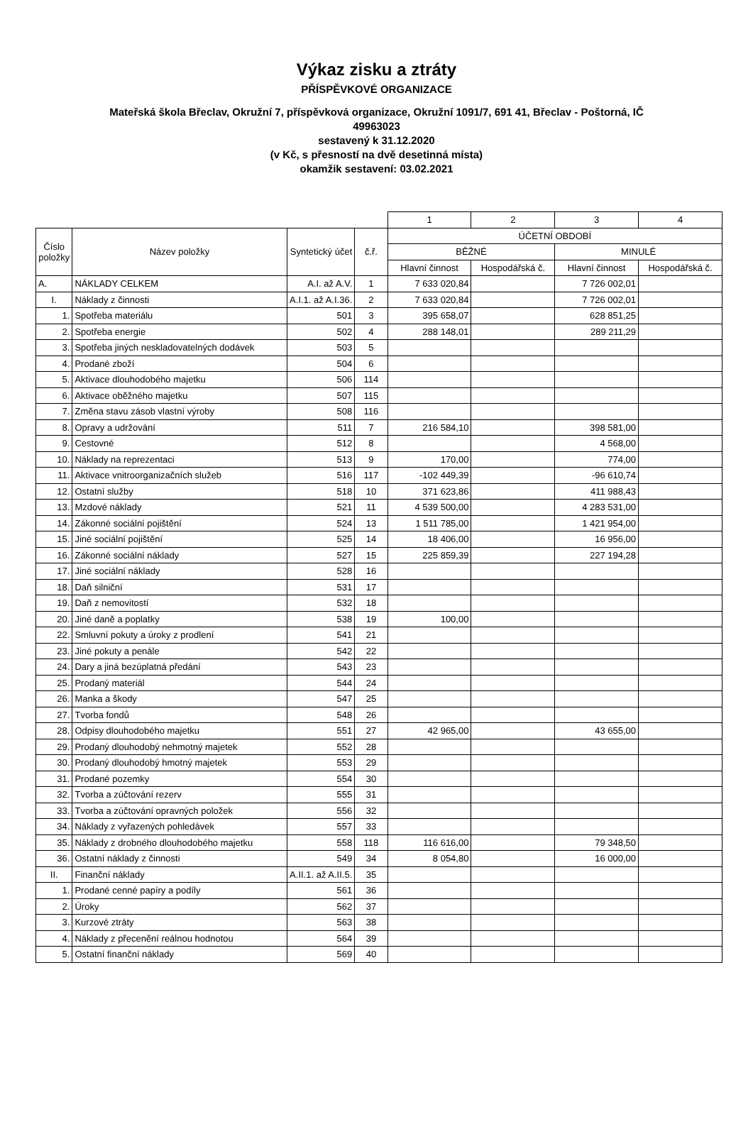Výkaz zisku a ztráty
PŘÍSPĚVKOVÉ ORGANIZACE
Mateřská škola Břeclav, Okružní 7, příspěvková organizace, Okružní 1091/7, 691 41, Břeclav - Poštorná, IČ
49963023
sestavený k 31.12.2020
(v Kč, s přesností na dvě desetinná místa)
okamžik sestavení: 03.02.2021
| | | | | 1 | 2 | 3 | 4 |
| Číslo položky | Název položky | Syntetický účet | č.ř. | ÚČETNÍ OBDOBÍ | | | |
| | | | | BĚŽNÉ | | MINULÉ | |
| | | | | Hlavní činnost | Hospodářská č. | Hlavní činnost | Hospodářská č. |
| A. | NÁKLADY CELKEM | A.I. až A.V. | 1 | 7 633 020,84 | | 7 726 002,01 | |
| I. | Náklady z činnosti | A.I.1. až A.I.36. | 2 | 7 633 020,84 | | 7 726 002,01 | |
| 1. | Spotřeba materiálu | 501 | 3 | 395 658,07 | | 628 851,25 | |
| 2. | Spotřeba energie | 502 | 4 | 288 148,01 | | 289 211,29 | |
| 3. | Spotřeba jiných neskladovatelných dodávek | 503 | 5 | | | | |
| 4. | Prodané zboží | 504 | 6 | | | | |
| 5. | Aktivace dlouhodobého majetku | 506 | 114 | | | | |
| 6. | Aktivace oběžného majetku | 507 | 115 | | | | |
| 7. | Změna stavu zásob vlastní výroby | 508 | 116 | | | | |
| 8. | Opravy a udržování | 511 | 7 | 216 584,10 | | 398 581,00 | |
| 9. | Cestovné | 512 | 8 | | | 4 568,00 | |
| 10. | Náklady na reprezentaci | 513 | 9 | 170,00 | | 774,00 | |
| 11. | Aktivace vnitroorganizačních služeb | 516 | 117 | -102 449,39 | | -96 610,74 | |
| 12. | Ostatní služby | 518 | 10 | 371 623,86 | | 411 988,43 | |
| 13. | Mzdové náklady | 521 | 11 | 4 539 500,00 | | 4 283 531,00 | |
| 14. | Zákonné sociální pojištění | 524 | 13 | 1 511 785,00 | | 1 421 954,00 | |
| 15. | Jiné sociální pojištění | 525 | 14 | 18 406,00 | | 16 956,00 | |
| 16. | Zákonné sociální náklady | 527 | 15 | 225 859,39 | | 227 194,28 | |
| 17. | Jiné sociální náklady | 528 | 16 | | | | |
| 18. | Daň silniční | 531 | 17 | | | | |
| 19. | Daň z nemovitostí | 532 | 18 | | | | |
| 20. | Jiné daně a poplatky | 538 | 19 | 100,00 | | | |
| 22. | Smluvní pokuty a úroky z prodlení | 541 | 21 | | | | |
| 23. | Jiné pokuty a penále | 542 | 22 | | | | |
| 24. | Dary a jiná bezúplatná předání | 543 | 23 | | | | |
| 25. | Prodaný materiál | 544 | 24 | | | | |
| 26. | Manka a škody | 547 | 25 | | | | |
| 27. | Tvorba fondů | 548 | 26 | | | | |
| 28. | Odpisy dlouhodobého majetku | 551 | 27 | 42 965,00 | | 43 655,00 | |
| 29. | Prodaný dlouhodobý nehmotný majetek | 552 | 28 | | | | |
| 30. | Prodaný dlouhodobý hmotný majetek | 553 | 29 | | | | |
| 31. | Prodané pozemky | 554 | 30 | | | | |
| 32. | Tvorba a zúčtování rezerv | 555 | 31 | | | | |
| 33. | Tvorba a zúčtování opravných položek | 556 | 32 | | | | |
| 34. | Náklady z vyřazených pohledávek | 557 | 33 | | | | |
| 35. | Náklady z drobného dlouhodobého majetku | 558 | 118 | 116 616,00 | | 79 348,50 | |
| 36. | Ostatní náklady z činnosti | 549 | 34 | 8 054,80 | | 16 000,00 | |
| II. | Finanční náklady | A.II.1. až A.II.5. | 35 | | | | |
| 1. | Prodané cenné papíry a podíly | 561 | 36 | | | | |
| 2. | Úroky | 562 | 37 | | | | |
| 3. | Kurzové ztráty | 563 | 38 | | | | |
| 4. | Náklady z přecenění reálnou hodnotou | 564 | 39 | | | | |
| 5. | Ostatní finanční náklady | 569 | 40 | | | | |